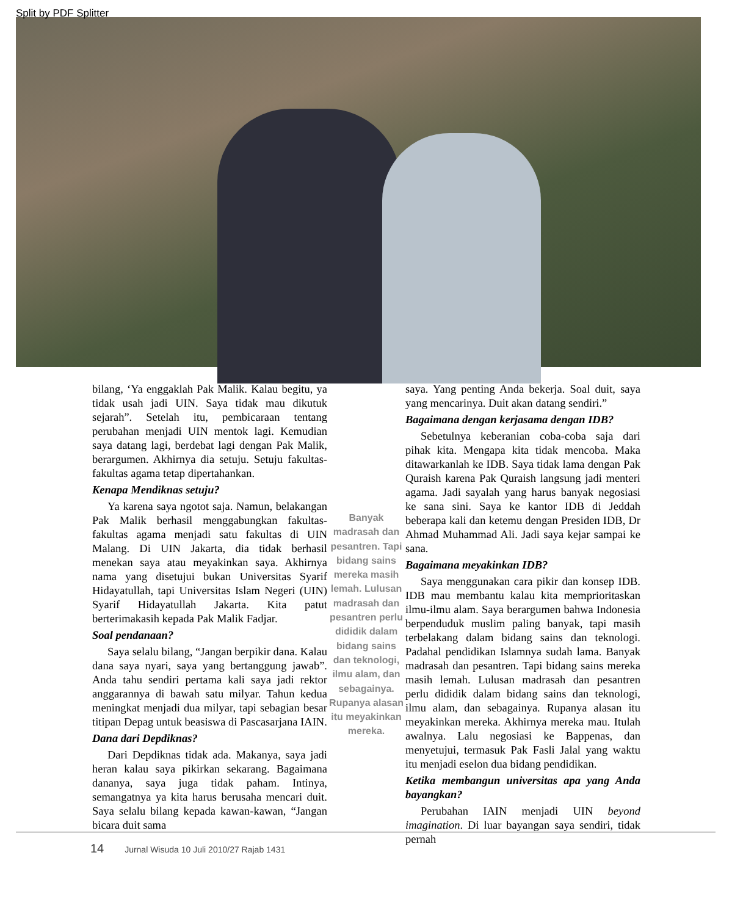Split by PDF Splitter
bilang, ‘Ya enggaklah Pak Malik. Kalau begitu, ya tidak usah jadi UIN. Saya tidak mau dikutuk sejarah”. Setelah itu, pembicaraan tentang perubahan menjadi UIN mentok lagi. Kemudian saya datang lagi, berdebat lagi dengan Pak Malik, berargumen. Akhirnya dia setuju. Setuju fakultas-fakultas agama tetap dipertahankan.
Kenapa Mendiknas setuju?
Ya karena saya ngotot saja. Namun, belakangan Pak Malik berhasil menggabungkan fakultas-fakultas agama menjadi satu fakultas di UIN Malang. Di UIN Jakarta, dia tidak berhasil menekan saya atau meyakinkan saya. Akhirnya nama yang disetujui bukan Universitas Syarif Hidayatullah, tapi Universitas Islam Negeri (UIN) Syarif Hidayatullah Jakarta. Kita patut berterimakasih kepada Pak Malik Fadjar.
Soal pendanaan?
Saya selalu bilang, “Jangan berpikir dana. Kalau dana saya nyari, saya yang bertanggung jawab”. Anda tahu sendiri pertama kali saya jadi rektor anggarannya di bawah satu milyar. Tahun kedua meningkat menjadi dua milyar, tapi sebagian besar titipan Depag untuk beasiswa di Pascasarjana IAIN.
Dana dari Depdiknas?
Dari Depdiknas tidak ada. Makanya, saya jadi heran kalau saya pikirkan sekarang. Bagaimana dananya, saya juga tidak paham. Intinya, semangatnya ya kita harus berusaha mencari duit. Saya selalu bilang kepada kawan-kawan, “Jangan bicara duit sama
Banyak madrasah dan pesantren. Tapi bidang sains mereka masih lemah. Lulusan madrasah dan pesantren perlu dididik dalam bidang sains dan teknologi, ilmu alam, dan sebagainya. Rupanya alasan itu meyakinkan mereka.
saya. Yang penting Anda bekerja. Soal duit, saya yang mencarinya. Duit akan datang sendiri.”
Bagaimana dengan kerjasama dengan IDB?
Sebetulnya keberanian coba-coba saja dari pihak kita. Mengapa kita tidak mencoba. Maka ditawarkanlah ke IDB. Saya tidak lama dengan Pak Quraish karena Pak Quraish langsung jadi menteri agama. Jadi sayalah yang harus banyak negosiasi ke sana sini. Saya ke kantor IDB di Jeddah beberapa kali dan ketemu dengan Presiden IDB, Dr Ahmad Muhammad Ali. Jadi saya kejar sampai ke sana.
Bagaimana meyakinkan IDB?
Saya menggunakan cara pikir dan konsep IDB. IDB mau membantu kalau kita memprioritaskan ilmu-ilmu alam. Saya berargumen bahwa Indonesia berpenduduk muslim paling banyak, tapi masih terbelakang dalam bidang sains dan teknologi. Padahal pendidikan Islamnya sudah lama. Banyak madrasah dan pesantren. Tapi bidang sains mereka masih lemah. Lulusan madrasah dan pesantren perlu dididik dalam bidang sains dan teknologi, ilmu alam, dan sebagainya. Rupanya alasan itu meyakinkan mereka. Akhirnya mereka mau. Itulah awalnya. Lalu negosiasi ke Bappenas, dan menyetujui, termasuk Pak Fasli Jalal yang waktu itu menjadi eselon dua bidang pendidikan.
Ketika membangun universitas apa yang Anda bayangkan?
Perubahan IAIN menjadi UIN beyond imagination. Di luar bayangan saya sendiri, tidak pernah
14 Jurnal Wisuda 10 Juli 2010/27 Rajab 1431